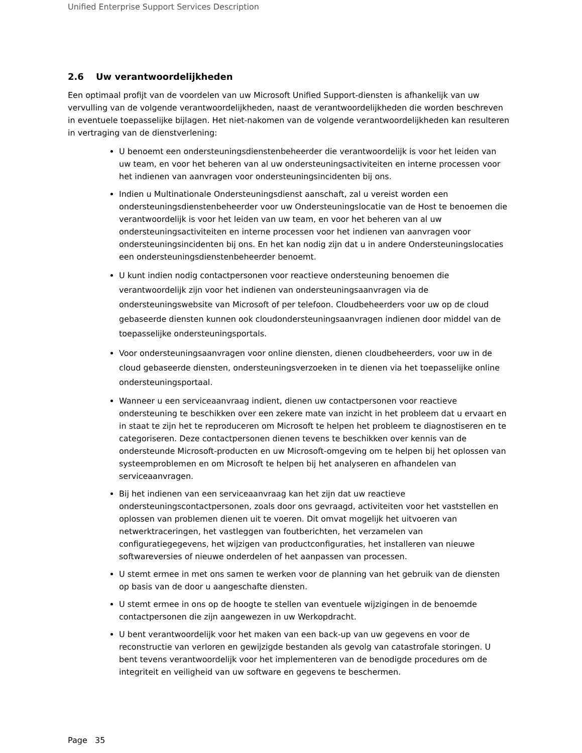Unified Enterprise Support Services Description
2.6 Uw verantwoordelijkheden
Een optimaal profijt van de voordelen van uw Microsoft Unified Support-diensten is afhankelijk van uw vervulling van de volgende verantwoordelijkheden, naast de verantwoordelijkheden die worden beschreven in eventuele toepasselijke bijlagen. Het niet-nakomen van de volgende verantwoordelijkheden kan resulteren in vertraging van de dienstverlening:
U benoemt een ondersteuningsdienstenbeheerder die verantwoordelijk is voor het leiden van uw team, en voor het beheren van al uw ondersteuningsactiviteiten en interne processen voor het indienen van aanvragen voor ondersteuningsincidenten bij ons.
Indien u Multinationale Ondersteuningsdienst aanschaft, zal u vereist worden een ondersteuningsdienstenbeheerder voor uw Ondersteuningslocatie van de Host te benoemen die verantwoordelijk is voor het leiden van uw team, en voor het beheren van al uw ondersteuningsactiviteiten en interne processen voor het indienen van aanvragen voor ondersteuningsincidenten bij ons. En het kan nodig zijn dat u in andere Ondersteuningslocaties een ondersteuningsdienstenbeheerder benoemt.
U kunt indien nodig contactpersonen voor reactieve ondersteuning benoemen die verantwoordelijk zijn voor het indienen van ondersteuningsaanvragen via de ondersteuningswebsite van Microsoft of per telefoon. Cloudbeheerders voor uw op de cloud gebaseerde diensten kunnen ook cloudondersteuningsaanvragen indienen door middel van de toepasselijke ondersteuningsportals.
Voor ondersteuningsaanvragen voor online diensten, dienen cloudbeheerders, voor uw in de cloud gebaseerde diensten, ondersteuningsverzoeken in te dienen via het toepasselijke online ondersteuningsportaal.
Wanneer u een serviceaanvraag indient, dienen uw contactpersonen voor reactieve ondersteuning te beschikken over een zekere mate van inzicht in het probleem dat u ervaart en in staat te zijn het te reproduceren om Microsoft te helpen het probleem te diagnostiseren en te categoriseren. Deze contactpersonen dienen tevens te beschikken over kennis van de ondersteunde Microsoft-producten en uw Microsoft-omgeving om te helpen bij het oplossen van systeemproblemen en om Microsoft te helpen bij het analyseren en afhandelen van serviceaanvragen.
Bij het indienen van een serviceaanvraag kan het zijn dat uw reactieve ondersteuningscontactpersonen, zoals door ons gevraagd, activiteiten voor het vaststellen en oplossen van problemen dienen uit te voeren. Dit omvat mogelijk het uitvoeren van netwerktraceringen, het vastleggen van foutberichten, het verzamelen van configuratiegegevens, het wijzigen van productconfiguraties, het installeren van nieuwe softwareversies of nieuwe onderdelen of het aanpassen van processen.
U stemt ermee in met ons samen te werken voor de planning van het gebruik van de diensten op basis van de door u aangeschafte diensten.
U stemt ermee in ons op de hoogte te stellen van eventuele wijzigingen in de benoemde contactpersonen die zijn aangewezen in uw Werkopdracht.
U bent verantwoordelijk voor het maken van een back-up van uw gegevens en voor de reconstructie van verloren en gewijzigde bestanden als gevolg van catastrofale storingen. U bent tevens verantwoordelijk voor het implementeren van de benodigde procedures om de integriteit en veiligheid van uw software en gegevens te beschermen.
Page 35